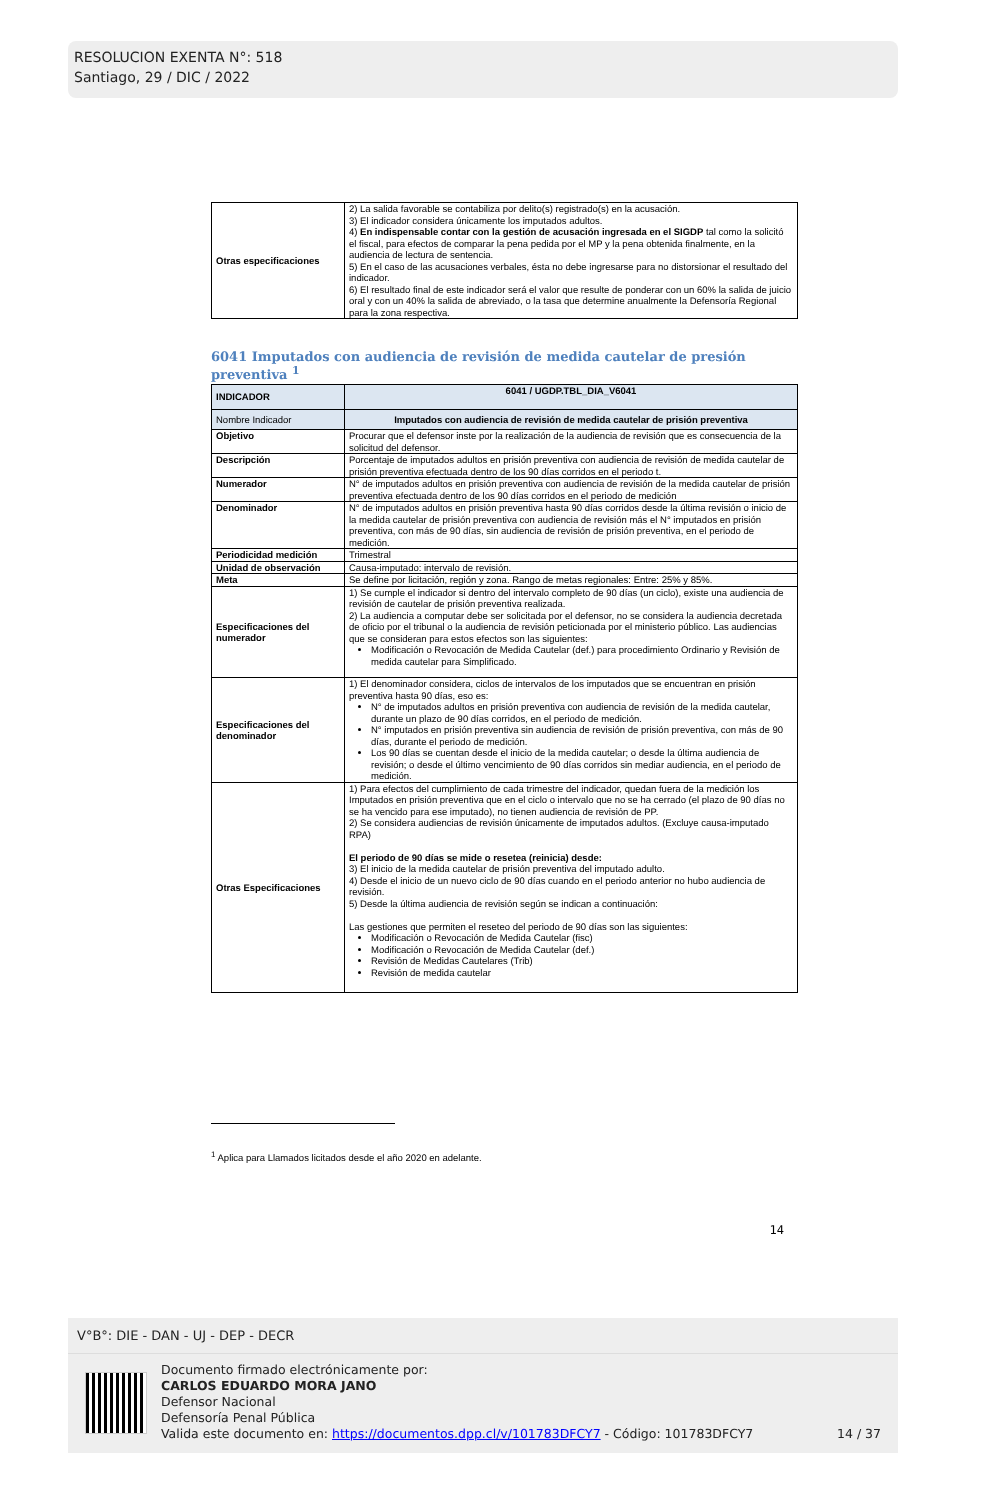RESOLUCION EXENTA N°: 518
Santiago, 29 / DIC / 2022
| Otras especificaciones | 2) La salida favorable se contabiliza por delito(s) registrado(s) en la acusación. 3) El indicador considera únicamente los imputados adultos. 4) En indispensable contar con la gestión de acusación ingresada en el SIGDP tal como la solicitó el fiscal, para efectos de comparar la pena pedida por el MP y la pena obtenida finalmente, en la audiencia de lectura de sentencia. 5) En el caso de las acusaciones verbales, ésta no debe ingresarse para no distorsionar el resultado del indicador. 6) El resultado final de este indicador será el valor que resulte de ponderar con un 60% la salida de juicio oral y con un 40% la salida de abreviado, o la tasa que determine anualmente la Defensoría Regional para la zona respectiva. |
6041 Imputados con audiencia de revisión de medida cautelar de presión preventiva <sup>1</sup>
| INDICADOR | 6041 / UGDP.TBL_DIA_V6041 |
| Nombre Indicador | Imputados con audiencia de revisión de medida cautelar de prisión preventiva |
| Objetivo | Procurar que el defensor inste por la realización de la audiencia de revisión que es consecuencia de la solicitud del defensor. |
| Descripción | Porcentaje de imputados adultos en prisión preventiva con audiencia de revisión de medida cautelar de prisión preventiva efectuada dentro de los 90 días corridos en el periodo t. |
| Numerador | N° de imputados adultos en prisión preventiva con audiencia de revisión de la medida cautelar de prisión preventiva efectuada dentro de los 90 días corridos en el periodo de medición |
| Denominador | N° de imputados adultos en prisión preventiva hasta 90 días corridos desde la última revisión o inicio de la medida cautelar de prisión preventiva con audiencia de revisión más el N° imputados en prisión preventiva, con más de 90 días, sin audiencia de revisión de prisión preventiva, en el periodo de medición. |
| Periodicidad medición | Trimestral |
| Unidad de observación | Causa-imputado: intervalo de revisión. |
| Meta | Se define por licitación, región y zona. Rango de metas regionales: Entre: 25% y 85%. |
| Especificaciones del numerador | 1) Se cumple el indicador si dentro del intervalo completo de 90 días (un ciclo), existe una audiencia de revisión de cautelar de prisión preventiva realizada. 2) La audiencia a computar debe ser solicitada por el defensor, no se considera la audiencia decretada de oficio por el tribunal o la audiencia de revisión peticionada por el ministerio público. Las audiencias que se consideran para estos efectos son las siguientes: Modificación o Revocación de Medida Cautelar (def.) para procedimiento Ordinario y Revisión de medida cautelar para Simplificado. |
| Especificaciones del denominador | 1) El denominador considera, ciclos de intervalos de los imputados que se encuentran en prisión preventiva hasta 90 días, eso es: N° de imputados adultos en prisión preventiva con audiencia de revisión de la medida cautelar, durante un plazo de 90 días corridos, en el periodo de medición. N° imputados en prisión preventiva sin audiencia de revisión de prisión preventiva, con más de 90 días, durante el periodo de medición. Los 90 días se cuentan desde el inicio de la medida cautelar; o desde la última audiencia de revisión; o desde el último vencimiento de 90 días corridos sin mediar audiencia, en el periodo de medición. |
| Otras Especificaciones | 1) Para efectos del cumplimiento de cada trimestre del indicador, quedan fuera de la medición los Imputados en prisión preventiva que en el ciclo o intervalo que no se ha cerrado (el plazo de 90 días no se ha vencido para ese imputado), no tienen audiencia de revisión de PP. 2) Se considera audiencias de revisión únicamente de imputados adultos. (Excluye causa-imputado RPA) El periodo de 90 días se mide o resetea (reinicia) desde: 3) El inicio de la medida cautelar de prisión preventiva del imputado adulto. 4) Desde el inicio de un nuevo ciclo de 90 días cuando en el periodo anterior no hubo audiencia de revisión. 5) Desde la última audiencia de revisión según se indican a continuación: Las gestiones que permiten el reseteo del periodo de 90 días son las siguientes: Modificación o Revocación de Medida Cautelar (fisc) Modificación o Revocación de Medida Cautelar (def.) Revisión de Medidas Cautelares (Trib) Revisión de medida cautelar |
<sup>1</sup> Aplica para Llamados licitados desde el año 2020 en adelante.
14
V°B°: DIE - DAN - UJ - DEP - DECR
Documento firmado electrónicamente por:
CARLOS EDUARDO MORA JANO
Defensor Nacional
Defensoría Penal Pública
Valida este documento en: https://documentos.dpp.cl/v/101783DFCY7 - Código: 101783DFCY7
14 / 37